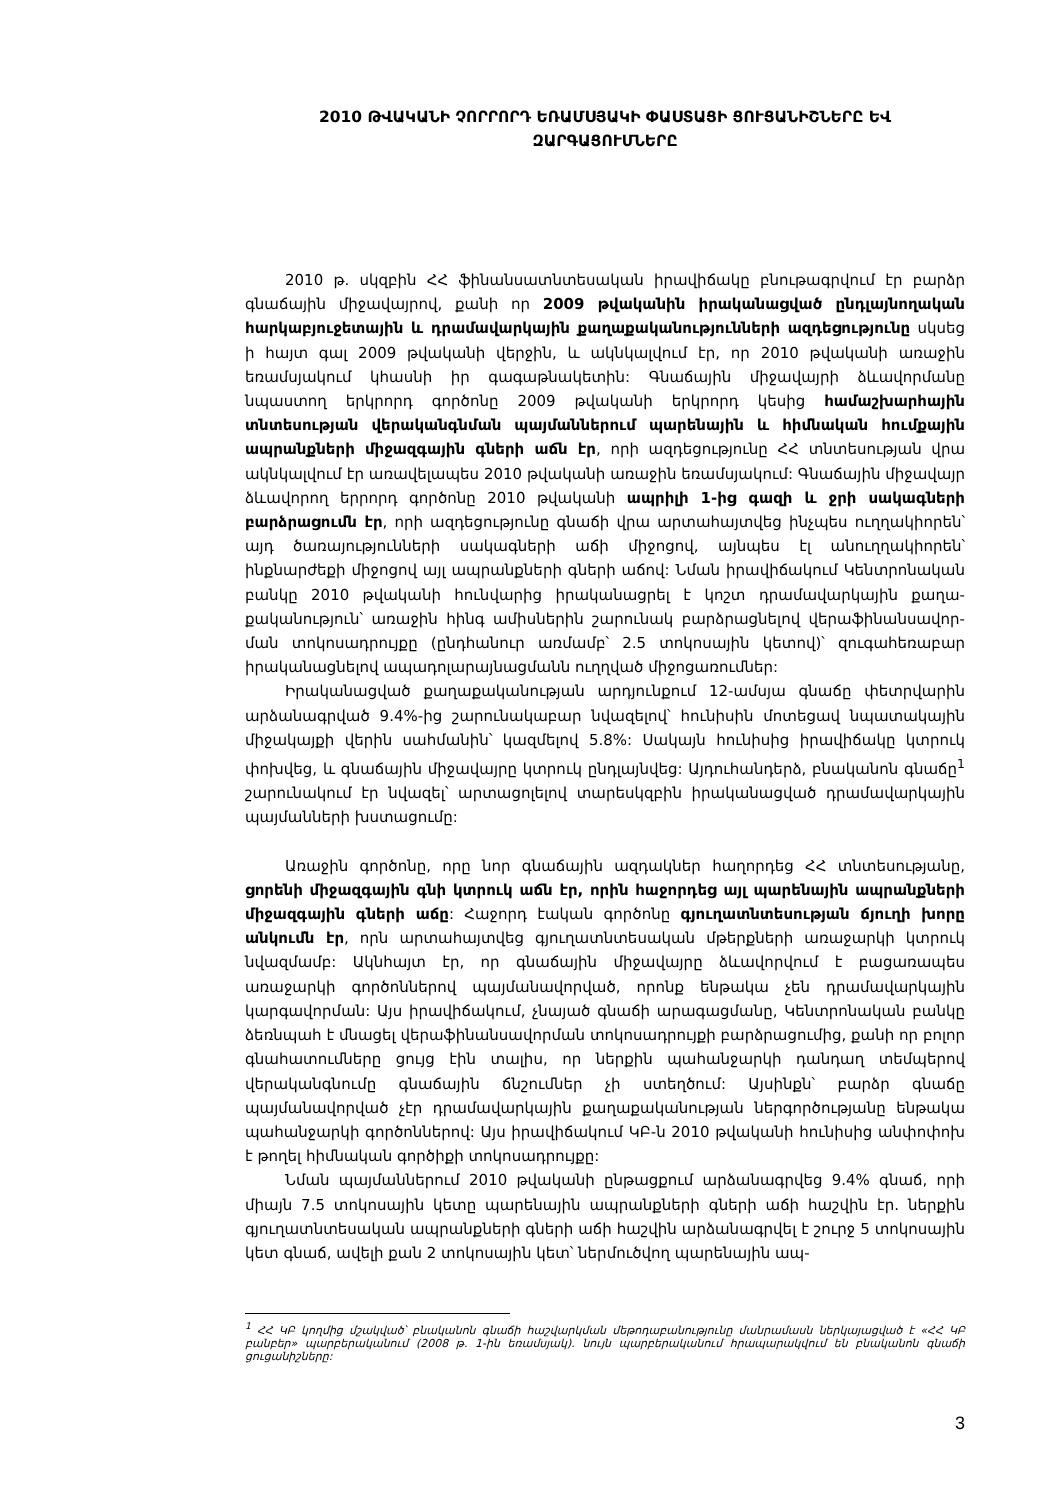2010 ԹՎԱԿԱՆԻ ՉՈՐՐՈՐԴ ԵՌԱՄՍՅԱԿԻ ՓԱՍՏԱՑԻ ՑՈՒՑԱՆԻՇՆԵՐԸ ԵՎ ԶԱՐԳԱՑՈՒՄՆԵՐԸ
2010 թ. սկզբին ՀՀ ֆինանսատնտեսական իրավիճակը բնութագրվում էր բարձր գնաճային միջավայրով, քանի որ 2009 թվականին իրականացված ընդլայնողական հարկաբյուջետային և դրամավարկային քաղաքականությունների ազդեցությունը սկսեց ի հայտ գալ 2009 թվականի վերջին, և ակնկալվում էր, որ 2010 թվականի առաջին եռամսյակում կհասնի իր գագաթնակետին: Գնաճային միջավայրի ձևավոր­մանը նպաստող երկրորդ գործոնը 2009 թվականի երկրորդ կեսից համաշխարհային տնտեսության վերականգնման պայմաններում պարենային և հիմնական հումքային ապրանքների միջազգային գների աճն էր, որի ազդեցությունը ՀՀ տնտեսության վրա ակնկալվում էր առավելապես 2010 թվականի առաջին եռամսյակում: Գնաճային միջա­վայր ձևավորող երրորդ գործոնը 2010 թվականի ապրիլի 1-ից գազի և ջրի սակագների բարձրացումն էր, որի ազդեցությունը գնաճի վրա արտահայտվեց ինչպես ուղղակիո­րեն՝ այդ ծառայությունների սակագների աճի միջոցով, այնպես էլ անուղղակիորեն՝ ինքնարժեքի միջոցով այլ ապրանքների գների աճով: Նման իրավիճակում Կենտրոնա­կան բանկը 2010 թվականի հունվարից իրականացրել է կոշտ դրամավարկային քաղա­քականություն՝ առաջին հինգ ամիսներին շարունակ բարձրացնելով վերաֆինանսավոր­ման տոկոսադրույքը (ընդհանուր առմամբ՝ 2.5 տոկոսային կետով)՝ զուգահեռաբար իրականացնելով ապադոլարայնացմանն ուղղված միջոցառումներ:
Իրականացված քաղաքականության արդյունքում 12-ամսյա գնաճը փետրվարին արձանագրված 9.4%-ից շարունակաբար նվազելով՝ հունիսին մոտեցավ նպատակային միջակայքի վերին սահմանին՝ կազմելով 5.8%: Սակայն հունիսից իրավիճակը կտրուկ փոխվեց, և գնաճային միջավայրը կտրուկ ընդլայնվեց: Այդուհանդերձ, բնականոն գնաճը<sup>1</sup> շարունակում էր նվազել՝ արտացոլելով տարեսկզբին իրականացված դրամա­վարկային պայմանների խստացումը:
Առաջին գործոնը, որը նոր գնաճային ազդակներ հաղորդեց ՀՀ տնտեսությանը, ցորենի միջազգային գնի կտրուկ աճն էր, որին հաջորդեց այլ պարենային ապրանք­ների միջազգային գների աճը: Հաջորդ էական գործոնը գյուղատնտեսության ճյուղի խորը անկումն էր, որն արտահայտվեց գյուղատնտեսական մթերքների առաջարկի կտրուկ նվազմամբ: Ակնհայտ էր, որ գնաճային միջավայրը ձևավորվում է բացառապես առաջարկի գործոններով պայմանավորված, որոնք ենթակա չեն դրամավարկային կարգավորման: Այս իրավիճակում, չնայած գնաճի արագացմանը, Կենտրոնական բանկը ձեռնպահ է մնացել վերաֆինանսավորման տոկոսադրույքի բարձրացումից, քանի որ բոլոր գնահատումները ցույց էին տալիս, որ ներքին պահանջարկի դանդաղ տեմպերով վերականգնումը գնաճային ճնշումներ չի ստեղծում: Այսինքն՝ բարձր գնաճը պայմանավորված չէր դրամավարկային քաղաքականության ներգործությանը ենթակա պահանջարկի գործոններով: Այս իրավիճակում ԿԲ-ն 2010 թվականի հունիսից անփոփոխ է թողել հիմնական գործիքի տոկոսադրույքը:
Նման պայմաններում 2010 թվականի ընթացքում արձանագրվեց 9.4% գնաճ, որի միայն 7.5 տոկոսային կետը պարենային ապրանքների գների աճի հաշվին էր. ներքին գյուղատնտեսական ապրանքների գների աճի հաշվին արձանագրվել է շուրջ 5 տոկոսային կետ գնաճ, ավելի քան 2 տոկոսային կետ՝ ներմուծվող պարենային ապ-
<sup>1</sup> ՀՀ ԿԲ կողմից մշակված՝ բնականոն գնաճի հաշվարկման մեթոդաբանությունը մանրամասն ներկայացված է «ՀՀ ԿԲ բանբեր» պարբերականում (2008 թ. 1-ին եռամսյակ). նույն պարբերականում հրապարակվում են բնականոն գնաճի ցուցանիշները:
3